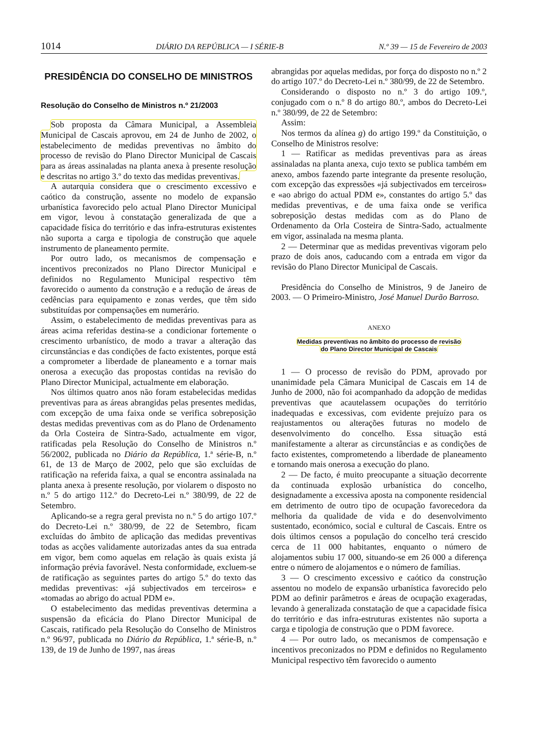1014 DIÁRIO DA REPÚBLICA — I SÉRIE-B N.º 39 — 15 de Fevereiro de 2003
PRESIDÊNCIA DO CONSELHO DE MINISTROS
Resolução do Conselho de Ministros n.º 21/2003
Sob proposta da Câmara Municipal, a Assembleia Municipal de Cascais aprovou, em 24 de Junho de 2002, o estabelecimento de medidas preventivas no âmbito do processo de revisão do Plano Director Municipal de Cascais para as áreas assinaladas na planta anexa à presente resolução e descritas no artigo 3.º do texto das medidas preventivas.
A autarquia considera que o crescimento excessivo e caótico da construção, assente no modelo de expansão urbanística favorecido pelo actual Plano Director Municipal em vigor, levou à constatação generalizada de que a capacidade física do território e das infra-estruturas existentes não suporta a carga e tipologia de construção que aquele instrumento de planeamento permite.
Por outro lado, os mecanismos de compensação e incentivos preconizados no Plano Director Municipal e definidos no Regulamento Municipal respectivo têm favorecido o aumento da construção e a redução de áreas de cedências para equipamento e zonas verdes, que têm sido substituídas por compensações em numerário.
Assim, o estabelecimento de medidas preventivas para as áreas acima referidas destina-se a condicionar fortemente o crescimento urbanístico, de modo a travar a alteração das circunstâncias e das condições de facto existentes, porque está a comprometer a liberdade de planeamento e a tornar mais onerosa a execução das propostas contidas na revisão do Plano Director Municipal, actualmente em elaboração.
Nos últimos quatro anos não foram estabelecidas medidas preventivas para as áreas abrangidas pelas presentes medidas, com excepção de uma faixa onde se verifica sobreposição destas medidas preventivas com as do Plano de Ordenamento da Orla Costeira de Sintra-Sado, actualmente em vigor, ratificadas pela Resolução do Conselho de Ministros n.º 56/2002, publicada no Diário da República, 1.ª série-B, n.º 61, de 13 de Março de 2002, pelo que são excluídas de ratificação na referida faixa, a qual se encontra assinalada na planta anexa à presente resolução, por violarem o disposto no n.º 5 do artigo 112.º do Decreto-Lei n.º 380/99, de 22 de Setembro.
Aplicando-se a regra geral prevista no n.º 5 do artigo 107.º do Decreto-Lei n.º 380/99, de 22 de Setembro, ficam excluídas do âmbito de aplicação das medidas preventivas todas as acções validamente autorizadas antes da sua entrada em vigor, bem como aquelas em relação às quais exista já informação prévia favorável. Nesta conformidade, excluem-se de ratificação as seguintes partes do artigo 5.º do texto das medidas preventivas: «já subjectivados em terceiros» e «tomadas ao abrigo do actual PDM e».
O estabelecimento das medidas preventivas determina a suspensão da eficácia do Plano Director Municipal de Cascais, ratificado pela Resolução do Conselho de Ministros n.º 96/97, publicada no Diário da República, 1.ª série-B, n.º 139, de 19 de Junho de 1997, nas áreas
abrangidas por aquelas medidas, por força do disposto no n.º 2 do artigo 107.º do Decreto-Lei n.º 380/99, de 22 de Setembro.
Considerando o disposto no n.º 3 do artigo 109.º, conjugado com o n.º 8 do artigo 80.º, ambos do Decreto-Lei n.º 380/99, de 22 de Setembro:
Assim:
Nos termos da alínea g) do artigo 199.º da Constituição, o Conselho de Ministros resolve:
1 — Ratificar as medidas preventivas para as áreas assinaladas na planta anexa, cujo texto se publica também em anexo, ambos fazendo parte integrante da presente resolução, com excepção das expressões «já subjectivados em terceiros» e «ao abrigo do actual PDM e», constantes do artigo 5.º das medidas preventivas, e de uma faixa onde se verifica sobreposição destas medidas com as do Plano de Ordenamento da Orla Costeira de Sintra-Sado, actualmente em vigor, assinalada na mesma planta.
2 — Determinar que as medidas preventivas vigoram pelo prazo de dois anos, caducando com a entrada em vigor da revisão do Plano Director Municipal de Cascais.
Presidência do Conselho de Ministros, 9 de Janeiro de 2003. — O Primeiro-Ministro, José Manuel Durão Barroso.
ANEXO
Medidas preventivas no âmbito do processo de revisão
do Plano Director Municipal de Cascais
1 — O processo de revisão do PDM, aprovado por unanimidade pela Câmara Municipal de Cascais em 14 de Junho de 2000, não foi acompanhado da adopção de medidas preventivas que acautelassem ocupações do território inadequadas e excessivas, com evidente prejuízo para os reajustamentos ou alterações futuras no modelo de desenvolvimento do concelho. Essa situação está manifestamente a alterar as circunstâncias e as condições de facto existentes, comprometendo a liberdade de planeamento e tornando mais onerosa a execução do plano.
2 — De facto, é muito preocupante a situação decorrente da continuada explosão urbanística do concelho, designadamente a excessiva aposta na componente residencial em detrimento de outro tipo de ocupação favorecedora da melhoria da qualidade de vida e do desenvolvimento sustentado, económico, social e cultural de Cascais. Entre os dois últimos censos a população do concelho terá crescido cerca de 11 000 habitantes, enquanto o número de alojamentos subiu 17 000, situando-se em 26 000 a diferença entre o número de alojamentos e o número de famílias.
3 — O crescimento excessivo e caótico da construção assentou no modelo de expansão urbanística favorecido pelo PDM ao definir parâmetros e áreas de ocupação exageradas, levando à generalizada constatação de que a capacidade física do território e das infra-estruturas existentes não suporta a carga e tipologia de construção que o PDM favorece.
4 — Por outro lado, os mecanismos de compensação e incentivos preconizados no PDM e definidos no Regulamento Municipal respectivo têm favorecido o aumento